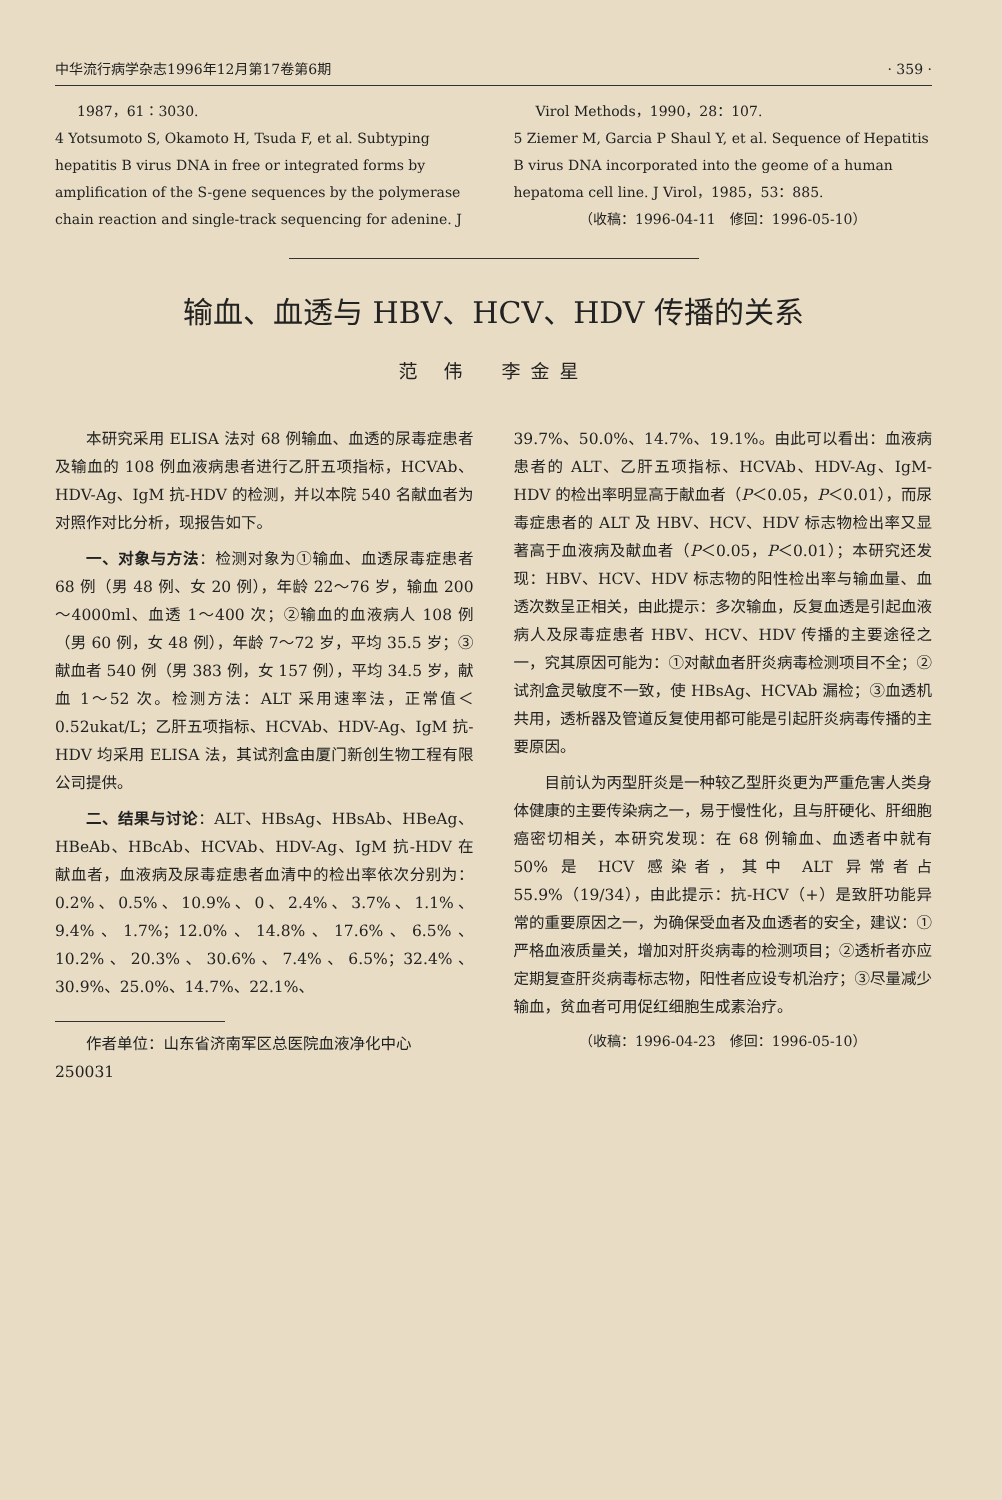中华流行病学杂志1996年12月第17卷第6期 · 359 ·
1987，61：3030.
4 Yotsumoto S, Okamoto H, Tsuda F, et al. Subtyping hepatitis B virus DNA in free or integrated forms by amplification of the S-gene sequences by the polymerase chain reaction and single-track sequencing for adenine. J
Virol Methods，1990，28：107.
5 Ziemer M, Garcia P Shaul Y, et al. Sequence of Hepatitis B virus DNA incorporated into the geome of a human hepatoma cell line. J Virol，1985，53：885.
（收稿：1996-04-11　修回：1996-05-10）
输血、血透与 HBV、HCV、HDV 传播的关系
范 伟　李金星
本研究采用 ELISA 法对 68 例输血、血透的尿毒症患者及输血的 108 例血液病患者进行乙肝五项指标，HCVAb、HDV-Ag、IgM 抗-HDV 的检测，并以本院 540 名献血者为对照作对比分析，现报告如下。
一、对象与方法：检测对象为①输血、血透尿毒症患者 68 例（男 48 例、女 20 例），年龄 22～76 岁，输血 200～4000ml、血透 1～400 次；②输血的血液病人 108 例（男 60 例，女 48 例），年龄 7～72 岁，平均 35.5 岁；③献血者 540 例（男 383 例，女 157 例），平均 34.5 岁，献血 1～52 次。检测方法：ALT 采用速率法，正常值＜0.52ukat/L；乙肝五项指标、HCVAb、HDV-Ag、IgM 抗-HDV 均采用 ELISA 法，其试剂盒由厦门新创生物工程有限公司提供。
二、结果与讨论：ALT、HBsAg、HBsAb、HBeAg、HBeAb、HBcAb、HCVAb、HDV-Ag、IgM 抗-HDV 在献血者，血液病及尿毒症患者血清中的检出率依次分别为：0.2%、0.5%、10.9%、0、2.4%、3.7%、1.1%、9.4%、1.7%；12.0%、14.8%、17.6%、6.5%、10.2%、20.3%、30.6%、7.4%、6.5%；32.4%、30.9%、25.0%、14.7%、22.1%、
作者单位：山东省济南军区总医院血液净化中心
250031
39.7%、50.0%、14.7%、19.1%。由此可以看出：血液病患者的 ALT、乙肝五项指标、HCVAb、HDV-Ag、IgM-HDV 的检出率明显高于献血者（P＜0.05，P＜0.01），而尿毒症患者的 ALT 及 HBV、HCV、HDV 标志物检出率又显著高于血液病及献血者（P＜0.05，P＜0.01）；本研究还发现：HBV、HCV、HDV 标志物的阳性检出率与输血量、血透次数呈正相关，由此提示：多次输血，反复血透是引起血液病人及尿毒症患者 HBV、HCV、HDV 传播的主要途径之一，究其原因可能为：①对献血者肝炎病毒检测项目不全；②试剂盒灵敏度不一致，使 HBsAg、HCVAb 漏检；③血透机共用，透析器及管道反复使用都可能是引起肝炎病毒传播的主要原因。
目前认为丙型肝炎是一种较乙型肝炎更为严重危害人类身体健康的主要传染病之一，易于慢性化，且与肝硬化、肝细胞癌密切相关，本研究发现：在 68 例输血、血透者中就有 50% 是 HCV 感染者，其中 ALT 异常者占 55.9%（19/34），由此提示：抗-HCV（+）是致肝功能异常的重要原因之一，为确保受血者及血透者的安全，建议：①严格血液质量关，增加对肝炎病毒的检测项目；②透析者亦应定期复查肝炎病毒标志物，阳性者应设专机治疗；③尽量减少输血，贫血者可用促红细胞生成素治疗。
（收稿：1996-04-23　修回：1996-05-10）